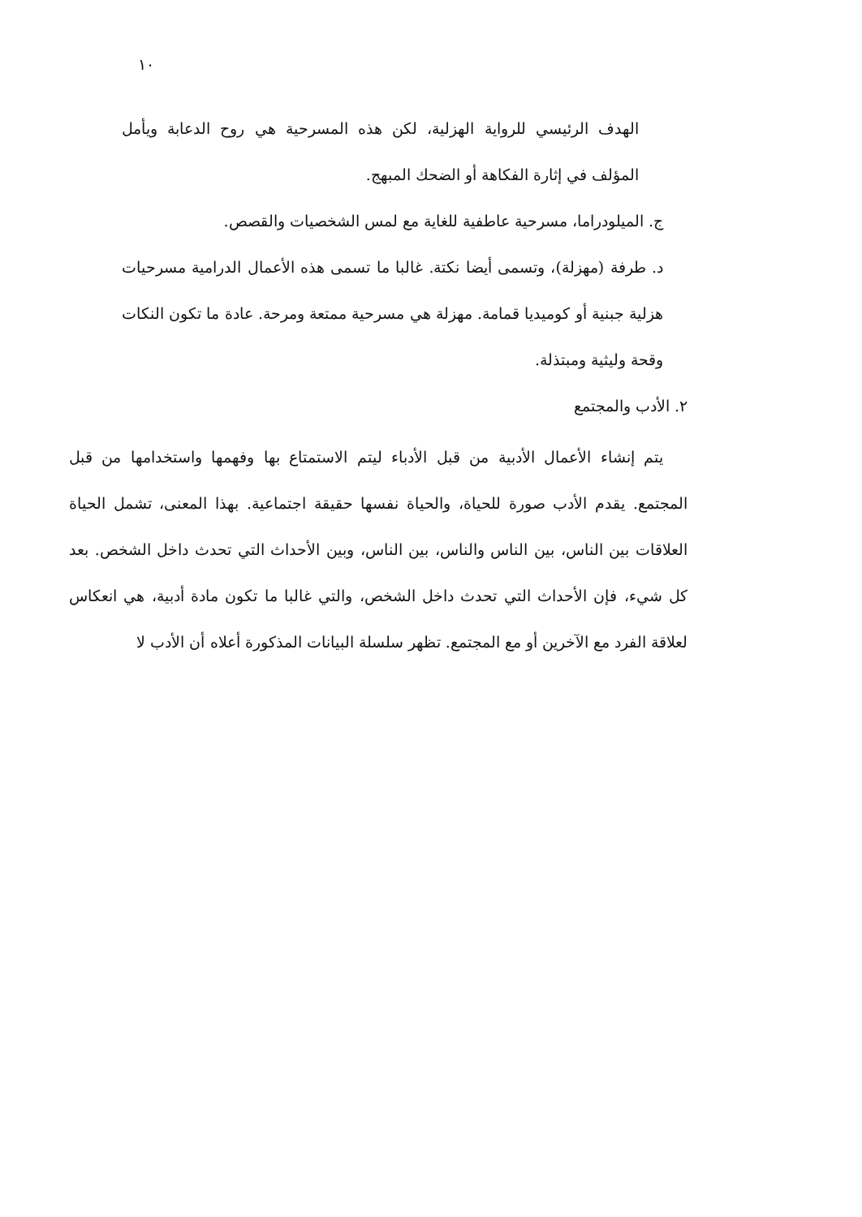١٠
الهدف الرئيسي للرواية الهزلية، لكن هذه المسرحية هي روح الدعابة ويأمل المؤلف في إثارة الفكاهة أو الضحك المبهج.
ج. الميلودراما، مسرحية عاطفية للغاية مع لمس الشخصيات والقصص.
د. طرفة (مهزلة)، وتسمى أيضا نكتة. غالبا ما تسمى هذه الأعمال الدرامية مسرحيات هزلية جبنية أو كوميديا قمامة. مهزلة هي مسرحية ممتعة ومرحة. عادة ما تكون النكات وقحة وليثية ومبتذلة.
٢. الأدب والمجتمع
يتم إنشاء الأعمال الأدبية من قبل الأدباء ليتم الاستمتاع بها وفهمها واستخدامها من قبل المجتمع. يقدم الأدب صورة للحياة، والحياة نفسها حقيقة اجتماعية. بهذا المعنى، تشمل الحياة العلاقات بين الناس، بين الناس والناس، بين الناس، وبين الأحداث التي تحدث داخل الشخص. بعد كل شيء، فإن الأحداث التي تحدث داخل الشخص، والتي غالبا ما تكون مادة أدبية، هي انعكاس لعلاقة الفرد مع الآخرين أو مع المجتمع. تظهر سلسلة البيانات المذكورة أعلاه أن الأدب لا